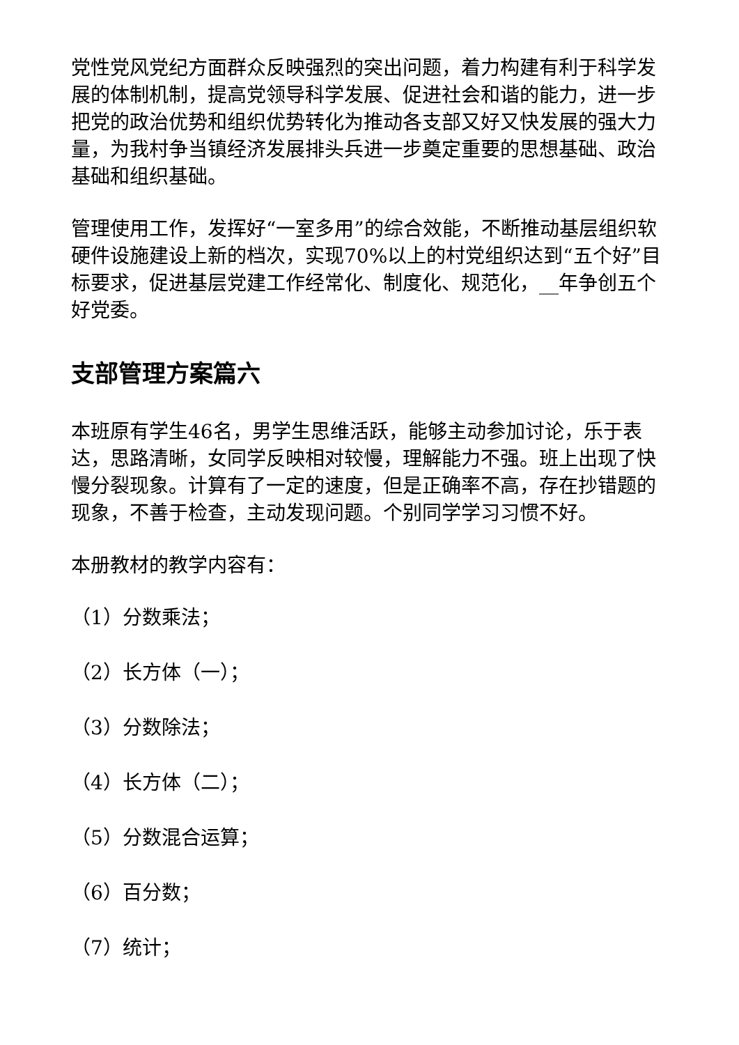党性党风党纪方面群众反映强烈的突出问题，着力构建有利于科学发展的体制机制，提高党领导科学发展、促进社会和谐的能力，进一步把党的政治优势和组织优势转化为推动各支部又好又快发展的强大力量，为我村争当镇经济发展排头兵进一步奠定重要的思想基础、政治基础和组织基础。
管理使用工作，发挥好“一室多用”的综合效能，不断推动基层组织软硬件设施建设上新的档次，实现70%以上的村党组织达到“五个好”目标要求，促进基层党建工作经常化、制度化、规范化，__年争创五个好党委。
支部管理方案篇六
本班原有学生46名，男学生思维活跃，能够主动参加讨论，乐于表达，思路清晰，女同学反映相对较慢，理解能力不强。班上出现了快慢分裂现象。计算有了一定的速度，但是正确率不高，存在抄错题的现象，不善于检查，主动发现问题。个别同学学习习惯不好。
本册教材的教学内容有：
（1）分数乘法；
（2）长方体（一）；
（3）分数除法；
（4）长方体（二）；
（5）分数混合运算；
（6）百分数；
（7）统计；